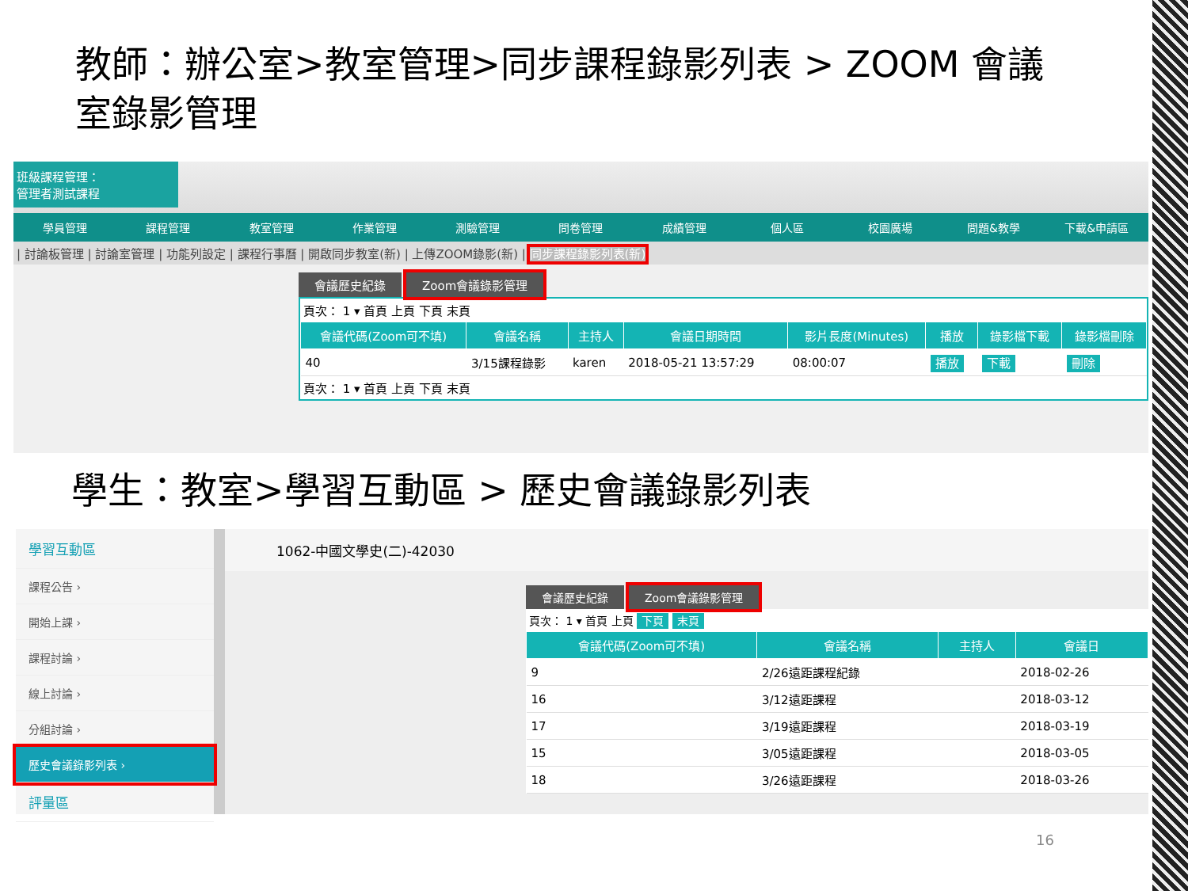教師：辦公室>教室管理>同步課程錄影列表 > ZOOM 會議室錄影管理
班級課程管理：
管理者測試課程
學員管理 課程管理 教室管理 作業管理 測驗管理 問卷管理 成績管理 個人區 校園廣場 問題&教學 下載&申請區
| 討論板管理 | 討論室管理 | 功能列設定 | 課程行事曆 | 開啟同步教室(新) | 上傳ZOOM錄影(新) | 同步課程錄影列表(新)
會議歷史紀錄 Zoom會議錄影管理
頁次： 1 ▾ 首頁 上頁 下頁 末頁
| 會議代碼(Zoom可不填) | 會議名稱 | 主持人 | 會議日期時間 | 影片長度(Minutes) | 播放 | 錄影檔下載 | 錄影檔刪除 |
| --- | --- | --- | --- | --- | --- | --- | --- |
| 40 | 3/15課程錄影 | karen | 2018-05-21 13:57:29 | 08:00:07 | 播放 | 下載 | 刪除 |
頁次： 1 ▾ 首頁 上頁 下頁 末頁
學生：教室>學習互動區 > 歷史會議錄影列表
學習互動區
課程公告 ›
開始上課 ›
課程討論 ›
線上討論 ›
分組討論 ›
歷史會議錄影列表 ›
評量區
1062-中國文學史(二)-42030
會議歷史紀錄 Zoom會議錄影管理
頁次： 1 ▾ 首頁 上頁 下頁 末頁
| 會議代碼(Zoom可不填) | 會議名稱 | 主持人 | 會議日 |
| --- | --- | --- | --- |
| 9 | 2/26遠距課程紀錄 | | 2018-02-26 |
| 16 | 3/12遠距課程 | | 2018-03-12 |
| 17 | 3/19遠距課程 | | 2018-03-19 |
| 15 | 3/05遠距課程 | | 2018-03-05 |
| 18 | 3/26遠距課程 | | 2018-03-26 |
16